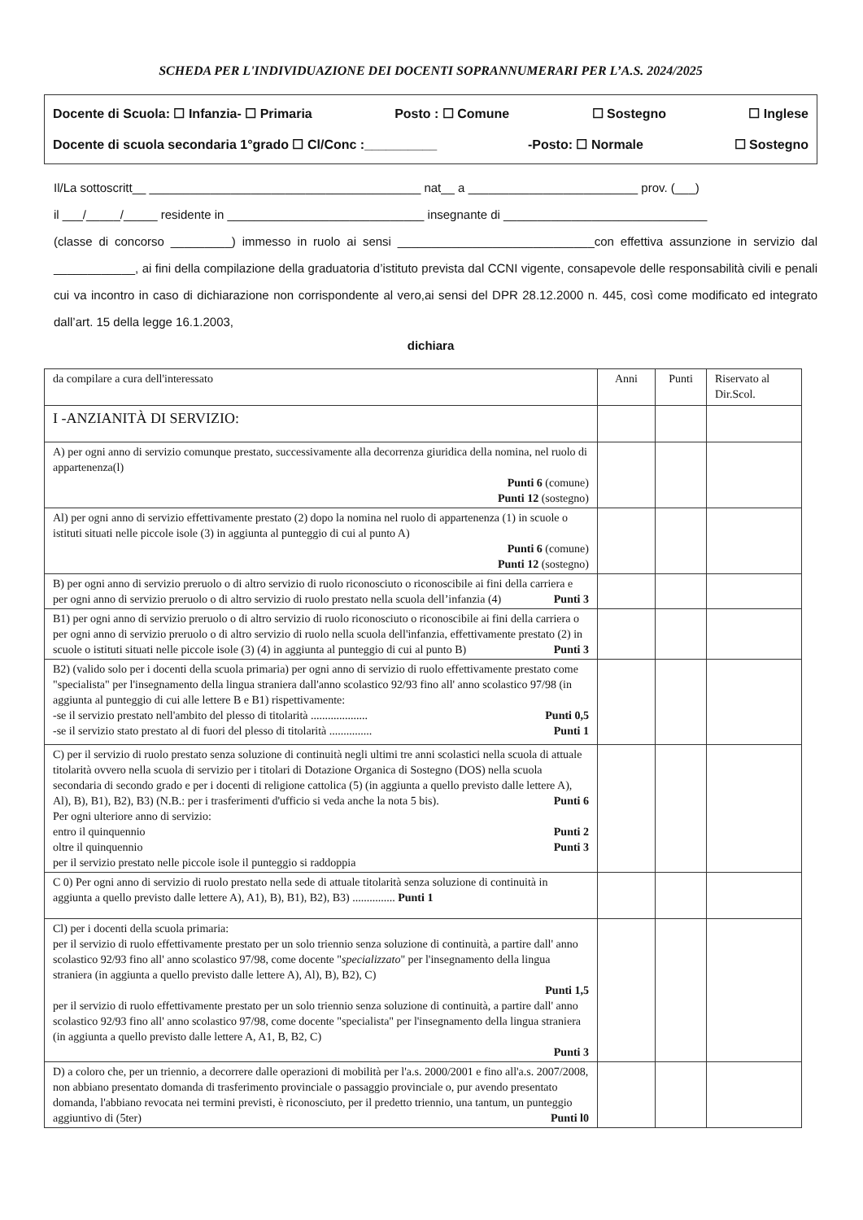SCHEDA PER L'INDIVIDUAZIONE DEI DOCENTI SOPRANNUMERARI PER L’A.S. 2024/2025
Docente di Scuola: ☐ Infanzia- ☐ Primaria Posto : ☐ Comune ☐ Sostegno ☐ Inglese
Docente di scuola secondaria 1°grado ☐ Cl/Conc :__________ -Posto: ☐ Normale ☐ Sostegno
Il/La sottoscritt__ ________________________________________ nat__ a _________________________ prov. (___)
il ___/_____/_____ residente in _____________________________ insegnante di ______________________________
(classe di concorso _________) immesso in ruolo ai sensi _____________________________con effettiva assunzione in servizio dal ____________, ai fini della compilazione della graduatoria d’istituto prevista dal CCNI vigente, consapevole delle responsabilità civili e penali cui va incontro in caso di dichiarazione non corrispondente al vero,ai sensi del DPR 28.12.2000 n. 445, così come modificato ed integrato dall’art. 15 della legge 16.1.2003,
dichiara
| da compilare a cura dell'interessato | Anni | Punti | Riservato al Dir.Scol. |
| --- | --- | --- | --- |
| I -ANZIANITÀ DI SERVIZIO: | | | |
| A) per ogni anno di servizio comunque prestato, successivamente alla decorrenza giuridica della nomina, nel ruolo di appartenenza(l) Punti 6 (comune) Punti 12 (sostegno) | | | |
| Al) per ogni anno di servizio effettivamente prestato (2) dopo la nomina nel ruolo di appartenenza (1) in scuole o istituti situati nelle piccole isole (3) in aggiunta al punteggio di cui al punto A) Punti 6 (comune) Punti 12 (sostegno) | | | |
| B) per ogni anno di servizio preruolo o di altro servizio di ruolo riconosciuto o riconoscibile ai fini della carriera e per ogni anno di servizio preruolo o di altro servizio di ruolo prestato nella scuola dell’infanzia (4) Punti 3 | | | |
| B1) per ogni anno di servizio preruolo o di altro servizio di ruolo riconosciuto o riconoscibile ai fini della carriera o per ogni anno di servizio preruolo o di altro servizio di ruolo nella scuola dell'infanzia, effettivamente prestato (2) in scuole o istituti situati nelle piccole isole (3) (4) in aggiunta al punteggio di cui al punto B) Punti 3 | | | |
| B2) (valido solo per i docenti della scuola primaria) per ogni anno di servizio di ruolo effettivamente prestato come "specialista" per l'insegnamento della lingua straniera dall'anno scolastico 92/93 fino all' anno scolastico 97/98 (in aggiunta al punteggio di cui alle lettere B e B1) rispettivamente: -se il servizio prestato nell'ambito del plesso di titolarità .................... Punti 0,5 -se il servizio stato prestato al di fuori del plesso di titolarità ............... Punti 1 | | | |
| C) per il servizio di ruolo prestato senza soluzione di continuità negli ultimi tre anni scolastici nella scuola di attuale titolarità ovvero nella scuola di servizio per i titolari di Dotazione Organica di Sostegno (DOS) nella scuola secondaria di secondo grado e per i docenti di religione cattolica (5) (in aggiunta a quello previsto dalle lettere A), Al), B), B1), B2), B3) (N.B.: per i trasferimenti d'ufficio si veda anche la nota 5 bis). Punti 6 Per ogni ulteriore anno di servizio: entro il quinquennio Punti 2 oltre il quinquennio Punti 3 per il servizio prestato nelle piccole isole il punteggio si raddoppia | | | |
| C 0) Per ogni anno di servizio di ruolo prestato nella sede di attuale titolarità senza soluzione di continuità in aggiunta a quello previsto dalle lettere A), A1), B), B1), B2), B3) ............... Punti 1 | | | |
| Cl) per i docenti della scuola primaria: per il servizio di ruolo effettivamente prestato per un solo triennio senza soluzione di continuità, a partire dall' anno scolastico 92/93 fino all' anno scolastico 97/98, come docente " specializzato " per l'insegnamento della lingua straniera (in aggiunta a quello previsto dalle lettere A), Al), B), B2), C) Punti 1,5 per il servizio di ruolo effettivamente prestato per un solo triennio senza soluzione di continuità, a partire dall' anno scolastico 92/93 fino all' anno scolastico 97/98, come docente "specialista" per l'insegnamento della lingua straniera (in aggiunta a quello previsto dalle lettere A, A1, B, B2, C) Punti 3 | | | |
| D) a coloro che, per un triennio, a decorrere dalle operazioni di mobilità per l'a.s. 2000/2001 e fino all'a.s. 2007/2008, non abbiano presentato domanda di trasferimento provinciale o passaggio provinciale o, pur avendo presentato domanda, l'abbiano revocata nei termini previsti, è riconosciuto, per il predetto triennio, una tantum, un punteggio aggiuntivo di (5ter) Punti l0 | | | |